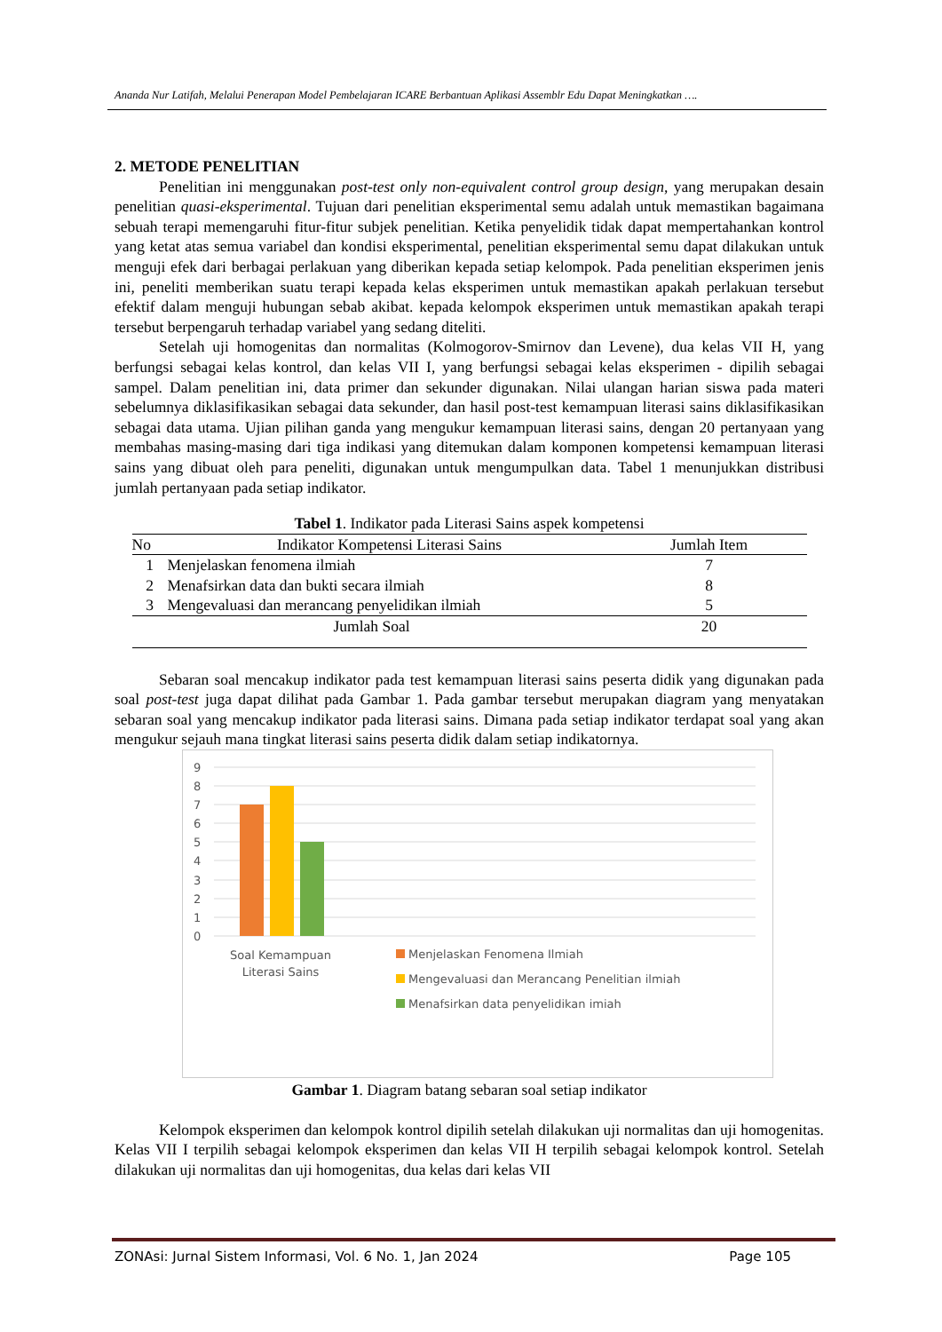Ananda Nur Latifah, Melalui Penerapan Model Pembelajaran ICARE Berbantuan Aplikasi Assemblr Edu Dapat Meningkatkan ….
2. METODE PENELITIAN
Penelitian ini menggunakan post-test only non-equivalent control group design, yang merupakan desain penelitian quasi-eksperimental. Tujuan dari penelitian eksperimental semu adalah untuk memastikan bagaimana sebuah terapi memengaruhi fitur-fitur subjek penelitian. Ketika penyelidik tidak dapat mempertahankan kontrol yang ketat atas semua variabel dan kondisi eksperimental, penelitian eksperimental semu dapat dilakukan untuk menguji efek dari berbagai perlakuan yang diberikan kepada setiap kelompok. Pada penelitian eksperimen jenis ini, peneliti memberikan suatu terapi kepada kelas eksperimen untuk memastikan apakah perlakuan tersebut efektif dalam menguji hubungan sebab akibat. kepada kelompok eksperimen untuk memastikan apakah terapi tersebut berpengaruh terhadap variabel yang sedang diteliti.
Setelah uji homogenitas dan normalitas (Kolmogorov-Smirnov dan Levene), dua kelas VII H, yang berfungsi sebagai kelas kontrol, dan kelas VII I, yang berfungsi sebagai kelas eksperimen - dipilih sebagai sampel. Dalam penelitian ini, data primer dan sekunder digunakan. Nilai ulangan harian siswa pada materi sebelumnya diklasifikasikan sebagai data sekunder, dan hasil post-test kemampuan literasi sains diklasifikasikan sebagai data utama. Ujian pilihan ganda yang mengukur kemampuan literasi sains, dengan 20 pertanyaan yang membahas masing-masing dari tiga indikasi yang ditemukan dalam komponen kompetensi kemampuan literasi sains yang dibuat oleh para peneliti, digunakan untuk mengumpulkan data. Tabel 1 menunjukkan distribusi jumlah pertanyaan pada setiap indikator.
Tabel 1 . Indikator pada Literasi Sains aspek kompetensi
| No | Indikator Kompetensi Literasi Sains | Jumlah Item |
| --- | --- | --- |
| 1 | Menjelaskan fenomena ilmiah | 7 |
| 2 | Menafsirkan data dan bukti secara ilmiah | 8 |
| 3 | Mengevaluasi dan merancang penyelidikan ilmiah | 5 |
| Jumlah Soal | | 20 |
Sebaran soal mencakup indikator pada test kemampuan literasi sains peserta didik yang digunakan pada soal post-test juga dapat dilihat pada Gambar 1. Pada gambar tersebut merupakan diagram yang menyatakan sebaran soal yang mencakup indikator pada literasi sains. Dimana pada setiap indikator terdapat soal yang akan mengukur sejauh mana tingkat literasi sains peserta didik dalam setiap indikatornya.
9
8
7
6
5
4
3
2
1
0
Soal Kemampuan
Literasi Sains
Menjelaskan Fenomena Ilmiah
Mengevaluasi dan Merancang Penelitian ilmiah
Menafsirkan data penyelidikan imiah
Gambar 1. Diagram batang sebaran soal setiap indikator
Kelompok eksperimen dan kelompok kontrol dipilih setelah dilakukan uji normalitas dan uji homogenitas. Kelas VII I terpilih sebagai kelompok eksperimen dan kelas VII H terpilih sebagai kelompok kontrol. Setelah dilakukan uji normalitas dan uji homogenitas, dua kelas dari kelas VII
ZONAsi: Jurnal Sistem Informasi, Vol. 6 No. 1, Jan 2024 Page 105